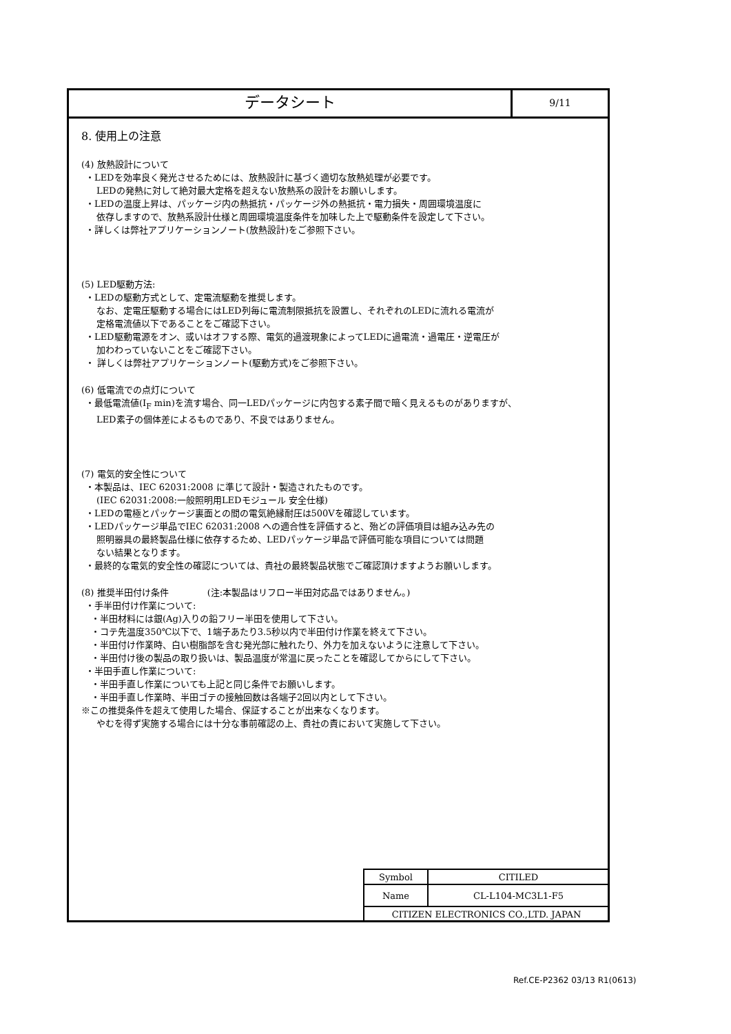データシート
9/11
8. 使用上の注意
(4) 放熱設計について
・LEDを効率良く発光させるためには、放熱設計に基づく適切な放熱処理が必要です。
LEDの発熱に対して絶対最大定格を超えない放熱系の設計をお願いします。
・LEDの温度上昇は、パッケージ内の熱抵抗・パッケージ外の熱抵抗・電力損失・周囲環境温度に
依存しますので、放熱系設計仕様と周囲環境温度条件を加味した上で駆動条件を設定して下さい。
・詳しくは弊社アプリケーションノート(放熱設計)をご参照下さい。
(5) LED駆動方法:
・LEDの駆動方式として、定電流駆動を推奨します。
なお、定電圧駆動する場合にはLED列毎に電流制限抵抗を設置し、それぞれのLEDに流れる電流が
定格電流値以下であることをご確認下さい。
・LED駆動電源をオン、或いはオフする際、電気的過渡現象によってLEDに過電流・過電圧・逆電圧が
加わわっていないことをご確認下さい。
・ 詳しくは弊社アプリケーションノート(駆動方式)をご参照下さい。
(6) 低電流での点灯について
・最低電流値(I<sub>F</sub> min)を流す場合、同一LEDパッケージに内包する素子間で暗く見えるものがありますが、
LED素子の個体差によるものであり、不良ではありません。
(7) 電気的安全性について
・本製品は、IEC 62031:2008 に準じて設計・製造されたものです。
(IEC 62031:2008:一般照明用LEDモジュール 安全仕様)
・LEDの電極とパッケージ裏面との間の電気絶縁耐圧は500Vを確認しています。
・LEDパッケージ単品でIEC 62031:2008 への適合性を評価すると、殆どの評価項目は組み込み先の
照明器具の最終製品仕様に依存するため、LEDパッケージ単品で評価可能な項目については問題
ない結果となります。
・最終的な電気的安全性の確認については、貴社の最終製品状態でご確認頂けますようお願いします。
(8) 推奨半田付け条件 　　　　(注:本製品はリフロー半田対応品ではありません。)
・手半田付け作業について:
・半田材料には銀(Ag)入りの鉛フリー半田を使用して下さい。
・コテ先温度350℃以下で、1端子あたり3.5秒以内で半田付け作業を終えて下さい。
・半田付け作業時、白い樹脂部を含む発光部に触れたり、外力を加えないように注意して下さい。
・半田付け後の製品の取り扱いは、製品温度が常温に戻ったことを確認してからにして下さい。
・半田手直し作業について:
・半田手直し作業についても上記と同じ条件でお願いします。
・半田手直し作業時、半田ゴテの接触回数は各端子2回以内として下さい。
※この推奨条件を超えて使用した場合、保証することが出来なくなります。
やむを得ず実施する場合には十分な事前確認の上、貴社の責において実施して下さい。
| Symbol | CITILED |
| Name | CL-L104-MC3L1-F5 |
| CITIZEN ELECTRONICS CO.,LTD. JAPAN | |
Ref.CE-P2362 03/13 R1(0613)